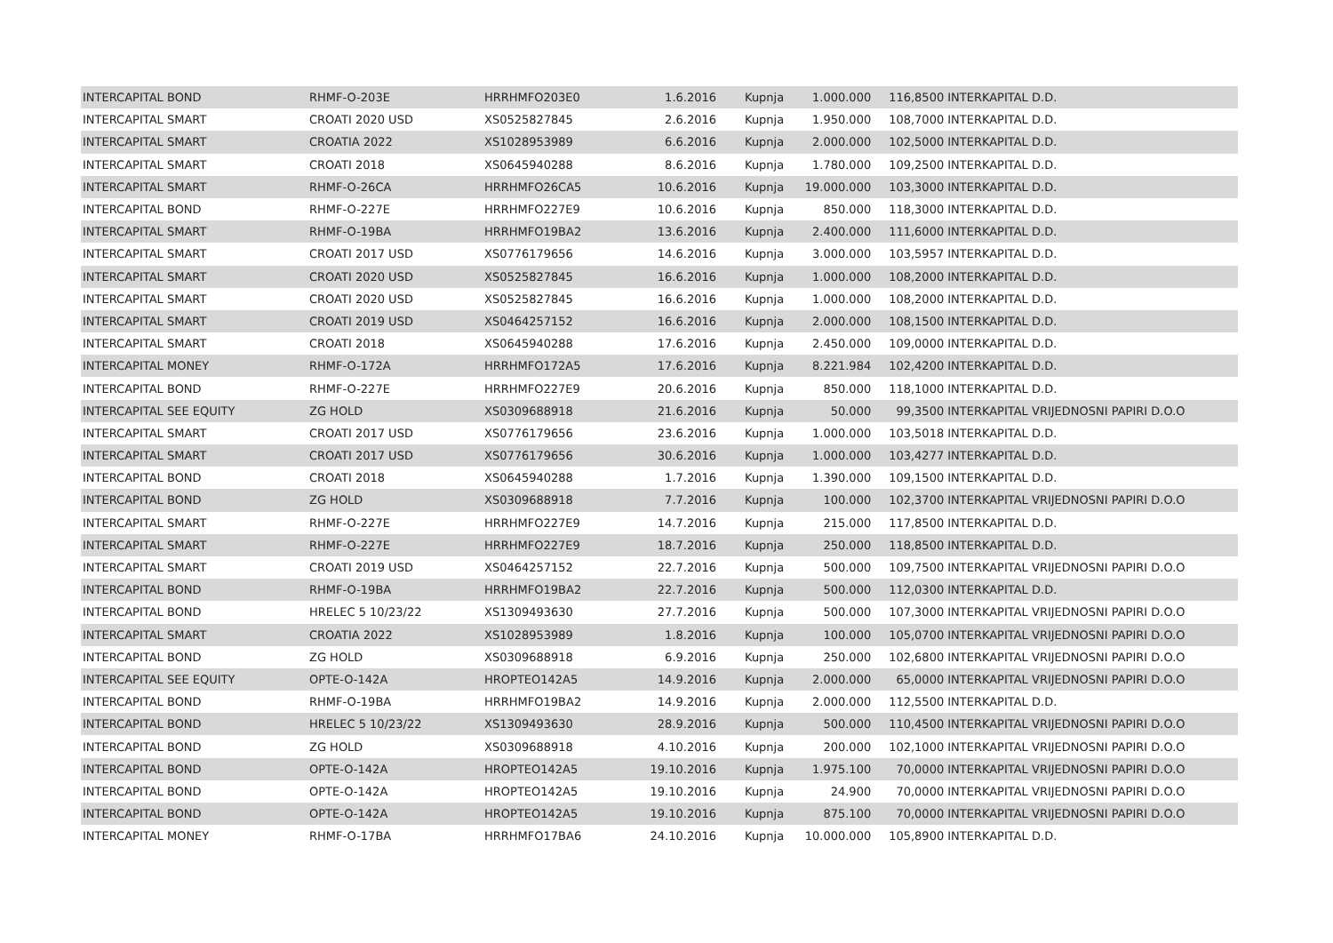| INTERCAPITAL BOND | RHMF-O-203E | HRRHMFO203E0 | 1.6.2016 | Kupnja | 1.000.000 | 116,8500 | INTERKAPITAL D.D. |
| INTERCAPITAL SMART | CROATI 2020 USD | XS0525827845 | 2.6.2016 | Kupnja | 1.950.000 | 108,7000 | INTERKAPITAL D.D. |
| INTERCAPITAL SMART | CROATIA 2022 | XS1028953989 | 6.6.2016 | Kupnja | 2.000.000 | 102,5000 | INTERKAPITAL D.D. |
| INTERCAPITAL SMART | CROATI 2018 | XS0645940288 | 8.6.2016 | Kupnja | 1.780.000 | 109,2500 | INTERKAPITAL D.D. |
| INTERCAPITAL SMART | RHMF-O-26CA | HRRHMFO26CA5 | 10.6.2016 | Kupnja | 19.000.000 | 103,3000 | INTERKAPITAL D.D. |
| INTERCAPITAL BOND | RHMF-O-227E | HRRHMFO227E9 | 10.6.2016 | Kupnja | 850.000 | 118,3000 | INTERKAPITAL D.D. |
| INTERCAPITAL SMART | RHMF-O-19BA | HRRHMFO19BA2 | 13.6.2016 | Kupnja | 2.400.000 | 111,6000 | INTERKAPITAL D.D. |
| INTERCAPITAL SMART | CROATI 2017 USD | XS0776179656 | 14.6.2016 | Kupnja | 3.000.000 | 103,5957 | INTERKAPITAL D.D. |
| INTERCAPITAL SMART | CROATI 2020 USD | XS0525827845 | 16.6.2016 | Kupnja | 1.000.000 | 108,2000 | INTERKAPITAL D.D. |
| INTERCAPITAL SMART | CROATI 2020 USD | XS0525827845 | 16.6.2016 | Kupnja | 1.000.000 | 108,2000 | INTERKAPITAL D.D. |
| INTERCAPITAL SMART | CROATI 2019 USD | XS0464257152 | 16.6.2016 | Kupnja | 2.000.000 | 108,1500 | INTERKAPITAL D.D. |
| INTERCAPITAL SMART | CROATI 2018 | XS0645940288 | 17.6.2016 | Kupnja | 2.450.000 | 109,0000 | INTERKAPITAL D.D. |
| INTERCAPITAL MONEY | RHMF-O-172A | HRRHMFO172A5 | 17.6.2016 | Kupnja | 8.221.984 | 102,4200 | INTERKAPITAL D.D. |
| INTERCAPITAL BOND | RHMF-O-227E | HRRHMFO227E9 | 20.6.2016 | Kupnja | 850.000 | 118,1000 | INTERKAPITAL D.D. |
| INTERCAPITAL SEE EQUITY | ZG HOLD | XS0309688918 | 21.6.2016 | Kupnja | 50.000 | 99,3500 | INTERKAPITAL VRIJEDNOSNI PAPIRI D.O.O |
| INTERCAPITAL SMART | CROATI 2017 USD | XS0776179656 | 23.6.2016 | Kupnja | 1.000.000 | 103,5018 | INTERKAPITAL D.D. |
| INTERCAPITAL SMART | CROATI 2017 USD | XS0776179656 | 30.6.2016 | Kupnja | 1.000.000 | 103,4277 | INTERKAPITAL D.D. |
| INTERCAPITAL BOND | CROATI 2018 | XS0645940288 | 1.7.2016 | Kupnja | 1.390.000 | 109,1500 | INTERKAPITAL D.D. |
| INTERCAPITAL BOND | ZG HOLD | XS0309688918 | 7.7.2016 | Kupnja | 100.000 | 102,3700 | INTERKAPITAL VRIJEDNOSNI PAPIRI D.O.O |
| INTERCAPITAL SMART | RHMF-O-227E | HRRHMFO227E9 | 14.7.2016 | Kupnja | 215.000 | 117,8500 | INTERKAPITAL D.D. |
| INTERCAPITAL SMART | RHMF-O-227E | HRRHMFO227E9 | 18.7.2016 | Kupnja | 250.000 | 118,8500 | INTERKAPITAL D.D. |
| INTERCAPITAL SMART | CROATI 2019 USD | XS0464257152 | 22.7.2016 | Kupnja | 500.000 | 109,7500 | INTERKAPITAL VRIJEDNOSNI PAPIRI D.O.O |
| INTERCAPITAL BOND | RHMF-O-19BA | HRRHMFO19BA2 | 22.7.2016 | Kupnja | 500.000 | 112,0300 | INTERKAPITAL D.D. |
| INTERCAPITAL BOND | HRELEC 5 10/23/22 | XS1309493630 | 27.7.2016 | Kupnja | 500.000 | 107,3000 | INTERKAPITAL VRIJEDNOSNI PAPIRI D.O.O |
| INTERCAPITAL SMART | CROATIA 2022 | XS1028953989 | 1.8.2016 | Kupnja | 100.000 | 105,0700 | INTERKAPITAL VRIJEDNOSNI PAPIRI D.O.O |
| INTERCAPITAL BOND | ZG HOLD | XS0309688918 | 6.9.2016 | Kupnja | 250.000 | 102,6800 | INTERKAPITAL VRIJEDNOSNI PAPIRI D.O.O |
| INTERCAPITAL SEE EQUITY | OPTE-O-142A | HROPTEO142A5 | 14.9.2016 | Kupnja | 2.000.000 | 65,0000 | INTERKAPITAL VRIJEDNOSNI PAPIRI D.O.O |
| INTERCAPITAL BOND | RHMF-O-19BA | HRRHMFO19BA2 | 14.9.2016 | Kupnja | 2.000.000 | 112,5500 | INTERKAPITAL D.D. |
| INTERCAPITAL BOND | HRELEC 5 10/23/22 | XS1309493630 | 28.9.2016 | Kupnja | 500.000 | 110,4500 | INTERKAPITAL VRIJEDNOSNI PAPIRI D.O.O |
| INTERCAPITAL BOND | ZG HOLD | XS0309688918 | 4.10.2016 | Kupnja | 200.000 | 102,1000 | INTERKAPITAL VRIJEDNOSNI PAPIRI D.O.O |
| INTERCAPITAL BOND | OPTE-O-142A | HROPTEO142A5 | 19.10.2016 | Kupnja | 1.975.100 | 70,0000 | INTERKAPITAL VRIJEDNOSNI PAPIRI D.O.O |
| INTERCAPITAL BOND | OPTE-O-142A | HROPTEO142A5 | 19.10.2016 | Kupnja | 24.900 | 70,0000 | INTERKAPITAL VRIJEDNOSNI PAPIRI D.O.O |
| INTERCAPITAL BOND | OPTE-O-142A | HROPTEO142A5 | 19.10.2016 | Kupnja | 875.100 | 70,0000 | INTERKAPITAL VRIJEDNOSNI PAPIRI D.O.O |
| INTERCAPITAL MONEY | RHMF-O-17BA | HRRHMFO17BA6 | 24.10.2016 | Kupnja | 10.000.000 | 105,8900 | INTERKAPITAL D.D. |